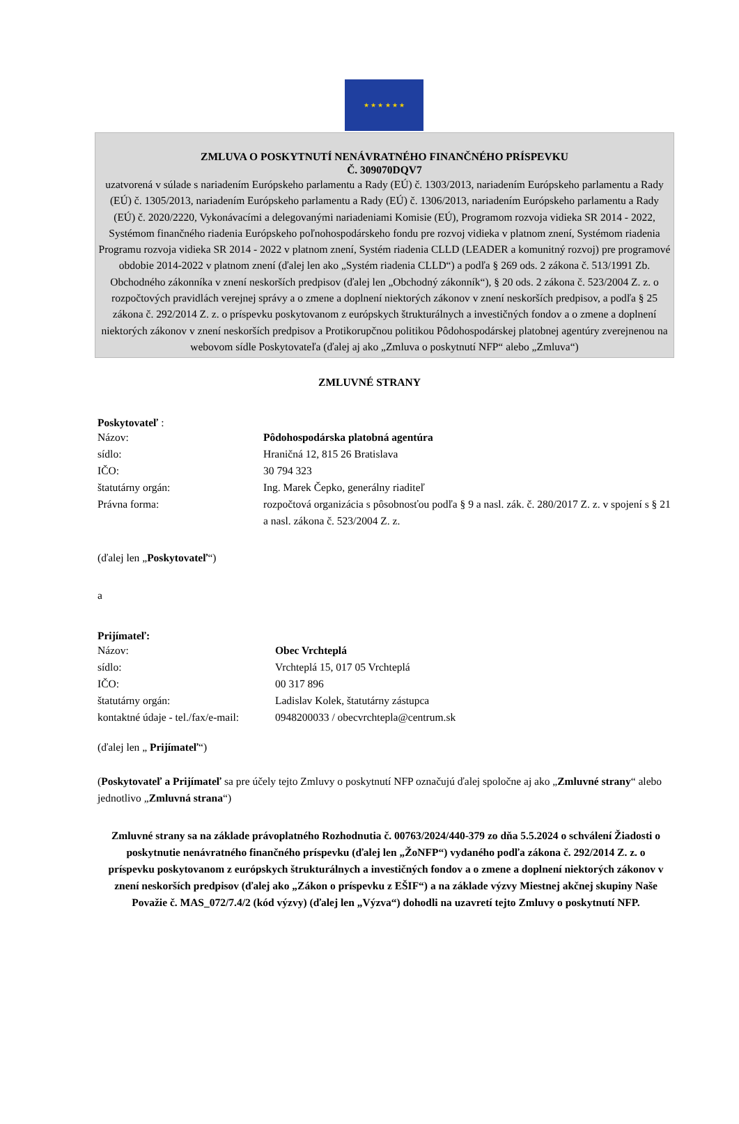★ ★ ★ ★ ★ ★
ZMLUVA O POSKYTNUTÍ NENÁVRATNÉHO FINANČNÉHO PRÍSPEVKU
Č. 309070DQV7
uzatvorená v súlade s nariadením Európskeho parlamentu a Rady (EÚ) č. 1303/2013, nariadením Európskeho parlamentu a Rady (EÚ) č. 1305/2013, nariadením Európskeho parlamentu a Rady (EÚ) č. 1306/2013, nariadením Európskeho parlamentu a Rady (EÚ) č. 2020/2220, Vykonávacími a delegovanými nariadeniami Komisie (EÚ), Programom rozvoja vidieka SR 2014 - 2022, Systémom finančného riadenia Európskeho poľnohospodárskeho fondu pre rozvoj vidieka v platnom znení, Systémom riadenia Programu rozvoja vidieka SR 2014 - 2022 v platnom znení, Systém riadenia CLLD (LEADER a komunitný rozvoj) pre programové obdobie 2014-2022 v platnom znení (ďalej len ako „Systém riadenia CLLD“) a podľa § 269 ods. 2 zákona č. 513/1991 Zb. Obchodného zákonníka v znení neskorších predpisov (ďalej len „Obchodný zákonník“), § 20 ods. 2 zákona č. 523/2004 Z. z. o rozpočtových pravidlách verejnej správy a o zmene a doplnení niektorých zákonov v znení neskorších predpisov, a podľa § 25 zákona č. 292/2014 Z. z. o príspevku poskytovanom z európskych štrukturálnych a investičných fondov a o zmene a doplnení niektorých zákonov v znení neskorších predpisov a Protikorupčnou politikou Pôdohospodárskej platobnej agentúry zverejnenou na webovom sídle Poskytovateľa (ďalej aj ako „Zmluva o poskytnutí NFP“ alebo „Zmluva“)
ZMLUVNÉ STRANY
Poskytovateľ :
| Názov: | Pôdohospodárska platobná agentúra |
| sídlo: | Hraničná 12, 815 26 Bratislava |
| IČO: | 30 794 323 |
| štatutárny orgán: | Ing. Marek Čepko, generálny riaditeľ |
| Právna forma: | rozpočtová organizácia s pôsobnosťou podľa § 9 a nasl. zák. č. 280/2017 Z. z. v spojení s § 21 a nasl. zákona č. 523/2004 Z. z. |
(ďalej len „Poskytovateľ“)
a
Prijímateľ:
| Názov: | Obec Vrchteplá |
| sídlo: | Vrchteplá 15, 017 05 Vrchteplá |
| IČO: | 00 317 896 |
| štatutárny orgán: | Ladislav Kolek, štatutárny zástupca |
| kontaktné údaje - tel./fax/e-mail: | 0948200033 / obecvrchtepla@centrum.sk |
(ďalej len „ Prijímateľ“)
(Poskytovateľ a Prijímateľ sa pre účely tejto Zmluvy o poskytnutí NFP označujú ďalej spoločne aj ako „Zmluvné strany“ alebo jednotlivo „Zmluvná strana“)
Zmluvné strany sa na základe právoplatného Rozhodnutia č. 00763/2024/440-379 zo dňa 5.5.2024 o schválení Žiadosti o poskytnutie nenávratného finančného príspevku (ďalej len „ŽoNFP“) vydaného podľa zákona č. 292/2014 Z. z. o príspevku poskytovanom z európskych štrukturálnych a investičných fondov a o zmene a doplnení niektorých zákonov v znení neskorších predpisov (ďalej ako „Zákon o príspevku z EŠIF“) a na základe výzvy Miestnej akčnej skupiny Naše Považie č. MAS_072/7.4/2 (kód výzvy) (ďalej len „Výzva“) dohodli na uzavretí tejto Zmluvy o poskytnutí NFP.